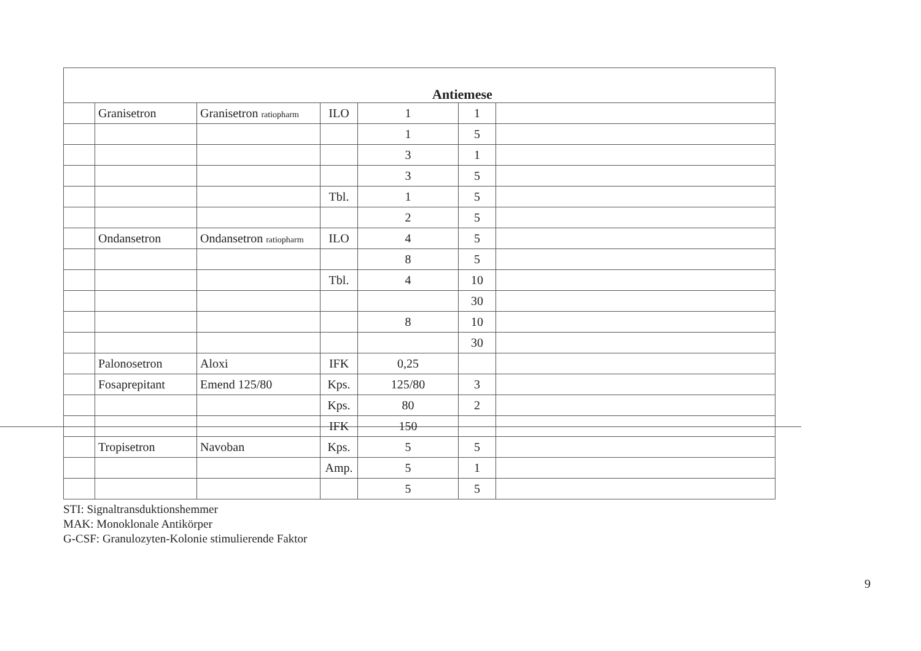| Antiemese | | | | | | |
| --- | --- | --- | --- | --- | --- | --- |
| | Granisetron | Granisetron ratiopharm | ILO | 1 | 1 | |
| | | | | 1 | 5 | |
| | | | | 3 | 1 | |
| | | | | 3 | 5 | |
| | | | Tbl. | 1 | 5 | |
| | | | | 2 | 5 | |
| | Ondansetron | Ondansetron ratiopharm | ILO | 4 | 5 | |
| | | | | 8 | 5 | |
| | | | Tbl. | 4 | 10 | |
| | | | | | 30 | |
| | | | | 8 | 10 | |
| | | | | | 30 | |
| | Palonosetron | Aloxi | IFK | 0,25 | | |
| | Fosaprepitant | Emend 125/80 | Kps. | 125/80 | 3 | |
| | | | Kps. | 80 | 2 | |
| | | | IFK | 150 | | |
| | Tropisetron | Navoban | Kps. | 5 | 5 | |
| | | | Amp. | 5 | 1 | |
| | | | | 5 | 5 | |
STI: Signaltransduktionshemmer
MAK: Monoklonale Antikörper
G-CSF: Granulozyten-Kolonie stimulierende Faktor
9